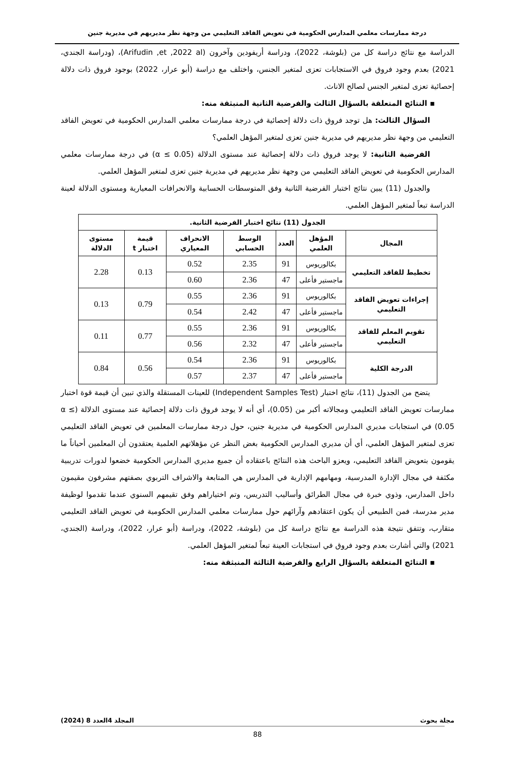درجة ممارسات معلمي المدارس الحكومية في تعويض الفاقد التعليمي من وجهة نظر مديريهم في مديرية جنين
الدراسة مع نتائج دراسة كل من (بلوشة، 2022)، ودراسة أريفودين وآخرون (Arifudin ,et ,2022 al)، (ودراسة الجندي، 2021) بعدم وجود فروق في الاستجابات تعزى لمتغير الجنس، واختلف مع دراسة (أبو عرار، 2022) بوجود فروق ذات دلالة إحصائية تعزى لمتغير الجنس لصالح الاناث.
▪ النتائج المتعلقة بالسؤال الثالث والفرضية الثانية المنبثقة منه:
السؤال الثالث: هل توجد فروق ذات دلالة إحصائية في درجة ممارسات معلمي المدارس الحكومية في تعويض الفاقد التعليمي من وجهة نظر مديريهم في مديرية جنين تعزى لمتغير المؤهل العلمي؟
الفرضية الثانية: لا يوجد فروق ذات دلالة إحصائية عند مستوى الدلالة (α ≤ 0.05) في درجة ممارسات معلمي المدارس الحكومية في تعويض الفاقد التعليمي من وجهة نظر مديريهم في مديرية جنين تعزى لمتغير المؤهل العلمي.
والجدول (11) يبين نتائج اختبار الفرضية الثانية وفق المتوسطات الحسابية والانحرافات المعيارية ومستوى الدلالة لعينة الدراسة تبعاً لمتغير المؤهل العلمي.
| الجدول (11) نتائج اختبار الفرضية الثانية. | | | | | | |
| --- | --- | --- | --- | --- | --- | --- |
| المجال | المؤهل العلمي | العدد | الوسط الحسابي | الانحراف المعياري | قيمة اختبار t | مستوى الدلالة |
| تخطيط للفاقد التعليمي | بكالوريوس | 91 | 2.35 | 0.52 | 0.13 | 2.28 |
| | ماجستير فأعلى | 47 | 2.36 | 0.60 | | |
| إجراءات تعويض الفاقد التعليمي | بكالوريوس | 91 | 2.36 | 0.55 | 0.79 | 0.13 |
| | ماجستير فأعلى | 47 | 2.42 | 0.54 | | |
| تقويم المعلم للفاقد التعليمي | بكالوريوس | 91 | 2.36 | 0.55 | 0.77 | 0.11 |
| | ماجستير فأعلى | 47 | 2.32 | 0.56 | | |
| الدرجة الكلية | بكالوريوس | 91 | 2.36 | 0.54 | 0.56 | 0.84 |
| | ماجستير فأعلى | 47 | 2.37 | 0.57 | | |
يتضح من الجدول (11)، نتائج اختبار (Independent Samples Test) للعينات المستقلة والذي تبين أن قيمة قوة اختبار ممارسات تعويض الفاقد التعليمي ومجالاته أكبر من (0.05)، أي أنه لا يوجد فروق ذات دلالة إحصائية عند مستوى الدلالة (α ≤ 0.05) في استجابات مديري المدارس الحكومية في مديرية جنين، حول درجة ممارسات المعلمين في تعويض الفاقد التعليمي تعزى لمتغير المؤهل العلمي، أي أن مديري المدارس الحكومية بغض النظر عن مؤهلاتهم العلمية يعتقدون أن المعلمين أحياناً ما يقومون بتعويض الفاقد التعليمي، ويعزو الباحث هذه النتائج باعتقاده أن جميع مديري المدارس الحكومية خضعوا لدورات تدريبية مكثفة في مجال الإدارة المدرسية، ومهامهم الإدارية في المدارس هي المتابعة والاشراف التربوي بصفتهم مشرفون مقيمون داخل المدارس، وذوي خبرة في مجال الطرائق وأساليب التدريس، وتم اختياراهم وفق تقيمهم السنوي عندما تقدموا لوظيفة مدير مدرسة، فمن الطبيعي أن يكون اعتقادهم وآرائهم حول ممارسات معلمي المدارس الحكومية في تعويض الفاقد التعليمي متقارب، وتتفق نتيجة هذه الدراسة مع نتائج دراسة كل من (بلوشة، 2022)، ودراسة (أبو عرار، 2022)، ودراسة (الجندي، 2021) والتي أشارت بعدم وجود فروق في استجابات العينة تبعاً لمتغير المؤهل العلمي.
▪ النتائج المتعلقة بالسؤال الرابع والفرضية الثالثة المنبثقة منه:
مجلة بحوث المجلد 4العدد 8 (2024)
88